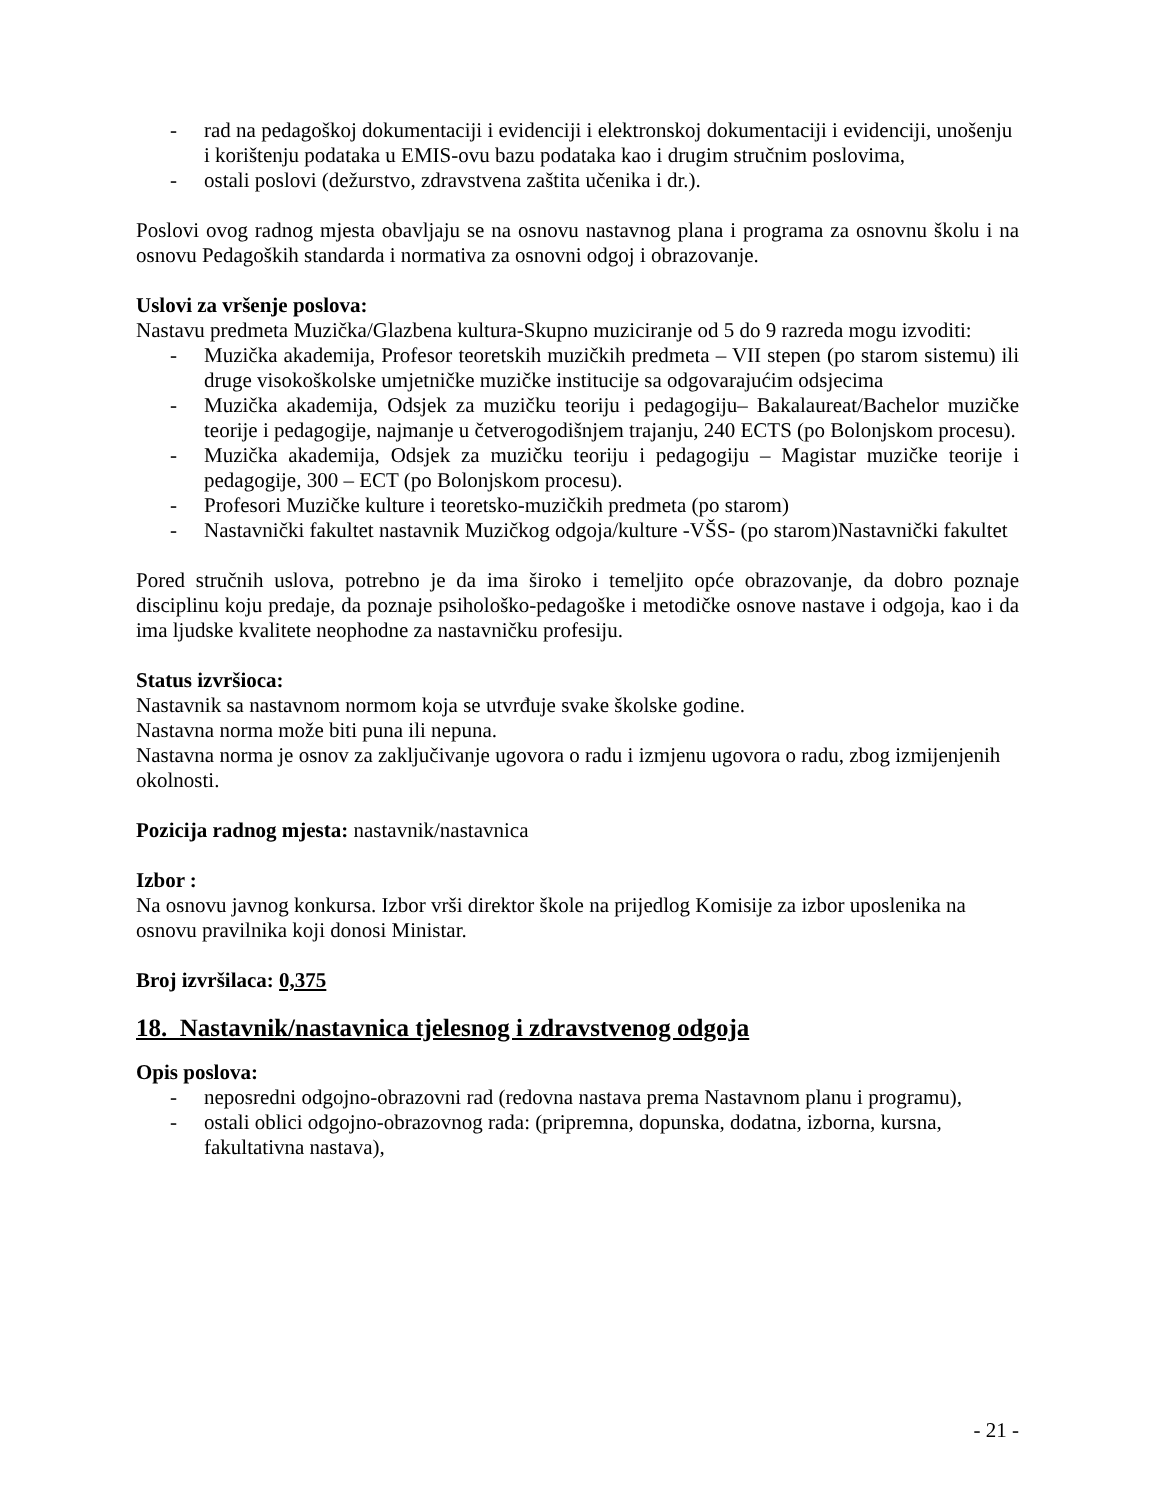- rad na pedagoškoj dokumentaciji i evidenciji i elektronskoj dokumentaciji i evidenciji, unošenju i korištenju podataka u EMIS-ovu bazu podataka kao i drugim stručnim poslovima,
- ostali poslovi (dežurstvo, zdravstvena zaštita učenika i dr.).
Poslovi ovog radnog mjesta obavljaju se na osnovu nastavnog plana i programa za osnovnu školu i na osnovu Pedagoških standarda i normativa za osnovni odgoj i obrazovanje.
Uslovi za vršenje poslova:
Nastavu predmeta Muzička/Glazbena kultura-Skupno muziciranje od 5 do 9 razreda mogu izvoditi:
- Muzička akademija, Profesor teoretskih muzičkih predmeta – VII stepen (po starom sistemu) ili druge visokoškolske umjetničke muzičke institucije sa odgovarajućim odsjecima
- Muzička akademija, Odsjek za muzičku teoriju i pedagogiju– Bakalaureat/Bachelor muzičke teorije i pedagogije, najmanje u četverogodišnjem trajanju, 240 ECTS (po Bolonjskom procesu).
- Muzička akademija, Odsjek za muzičku teoriju i pedagogiju – Magistar muzičke teorije i pedagogije, 300 – ECT (po Bolonjskom procesu).
- Profesori Muzičke kulture i teoretsko-muzičkih predmeta (po starom)
- Nastavnički fakultet nastavnik Muzičkog odgoja/kulture -VŠS- (po starom)Nastavnički fakultet
Pored stručnih uslova, potrebno je da ima široko i temeljito opće obrazovanje, da dobro poznaje disciplinu koju predaje, da poznaje psihološko-pedagoške i metodičke osnove nastave i odgoja, kao i da ima ljudske kvalitete neophodne za nastavničku profesiju.
Status izvršioca:
Nastavnik sa nastavnom normom koja se utvrđuje svake školske godine.
Nastavna norma može biti puna ili nepuna.
Nastavna norma je osnov za zaključivanje ugovora o radu i izmjenu ugovora o radu, zbog izmijenjenih okolnosti.
Pozicija radnog mjesta: nastavnik/nastavnica
Izbor :
Na osnovu javnog konkursa. Izbor vrši direktor škole na prijedlog Komisije za izbor uposlenika na osnovu pravilnika koji donosi Ministar.
Broj izvršilaca: 0,375
18. Nastavnik/nastavnica tjelesnog i zdravstvenog odgoja
Opis poslova:
- neposredni odgojno-obrazovni rad (redovna nastava prema Nastavnom planu i programu),
- ostali oblici odgojno-obrazovnog rada: (pripremna, dopunska, dodatna, izborna, kursna, fakultativna nastava),
- 21 -